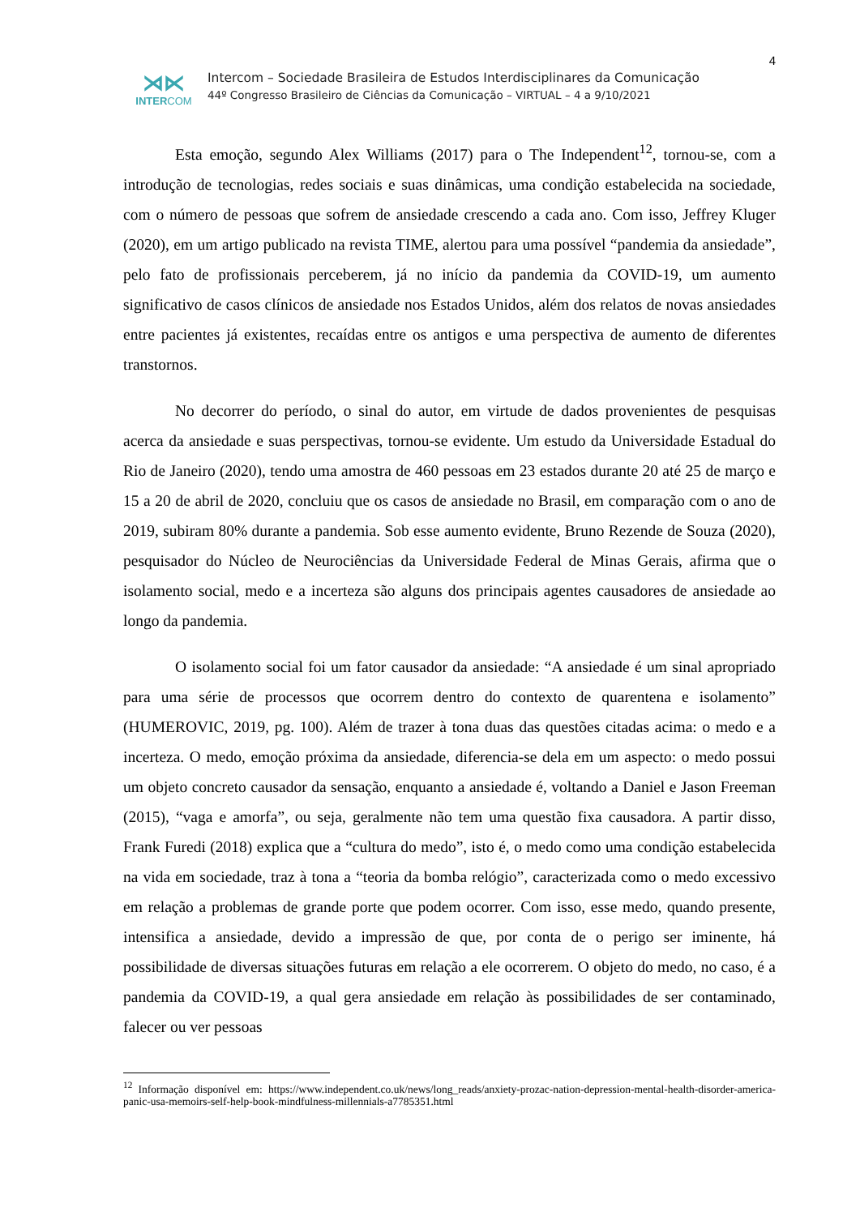4
⋊⋉
INTERCOM
Intercom – Sociedade Brasileira de Estudos Interdisciplinares da Comunicação
44º Congresso Brasileiro de Ciências da Comunicação – VIRTUAL – 4 a 9/10/2021
Esta emoção, segundo Alex Williams (2017) para o The Independent<sup>12</sup>, tornou-se, com a introdução de tecnologias, redes sociais e suas dinâmicas, uma condição estabelecida na sociedade, com o número de pessoas que sofrem de ansiedade crescendo a cada ano. Com isso, Jeffrey Kluger (2020), em um artigo publicado na revista TIME, alertou para uma possível “pandemia da ansiedade”, pelo fato de profissionais perceberem, já no início da pandemia da COVID-19, um aumento significativo de casos clínicos de ansiedade nos Estados Unidos, além dos relatos de novas ansiedades entre pacientes já existentes, recaídas entre os antigos e uma perspectiva de aumento de diferentes transtornos.
No decorrer do período, o sinal do autor, em virtude de dados provenientes de pesquisas acerca da ansiedade e suas perspectivas, tornou-se evidente. Um estudo da Universidade Estadual do Rio de Janeiro (2020), tendo uma amostra de 460 pessoas em 23 estados durante 20 até 25 de março e 15 a 20 de abril de 2020, concluiu que os casos de ansiedade no Brasil, em comparação com o ano de 2019, subiram 80% durante a pandemia. Sob esse aumento evidente, Bruno Rezende de Souza (2020), pesquisador do Núcleo de Neurociências da Universidade Federal de Minas Gerais, afirma que o isolamento social, medo e a incerteza são alguns dos principais agentes causadores de ansiedade ao longo da pandemia.
O isolamento social foi um fator causador da ansiedade: “A ansiedade é um sinal apropriado para uma série de processos que ocorrem dentro do contexto de quarentena e isolamento” (HUMEROVIC, 2019, pg. 100). Além de trazer à tona duas das questões citadas acima: o medo e a incerteza. O medo, emoção próxima da ansiedade, diferencia-se dela em um aspecto: o medo possui um objeto concreto causador da sensação, enquanto a ansiedade é, voltando a Daniel e Jason Freeman (2015), “vaga e amorfa”, ou seja, geralmente não tem uma questão fixa causadora. A partir disso, Frank Furedi (2018) explica que a “cultura do medo”, isto é, o medo como uma condição estabelecida na vida em sociedade, traz à tona a “teoria da bomba relógio”, caracterizada como o medo excessivo em relação a problemas de grande porte que podem ocorrer. Com isso, esse medo, quando presente, intensifica a ansiedade, devido a impressão de que, por conta de o perigo ser iminente, há possibilidade de diversas situações futuras em relação a ele ocorrerem. O objeto do medo, no caso, é a pandemia da COVID-19, a qual gera ansiedade em relação às possibilidades de ser contaminado, falecer ou ver pessoas
<sup>12</sup> Informação disponível em: https://www.independent.co.uk/news/long_reads/anxiety-prozac-nation-depression-mental-health-disorder-america-panic-usa-memoirs-self-help-book-mindfulness-millennials-a7785351.html